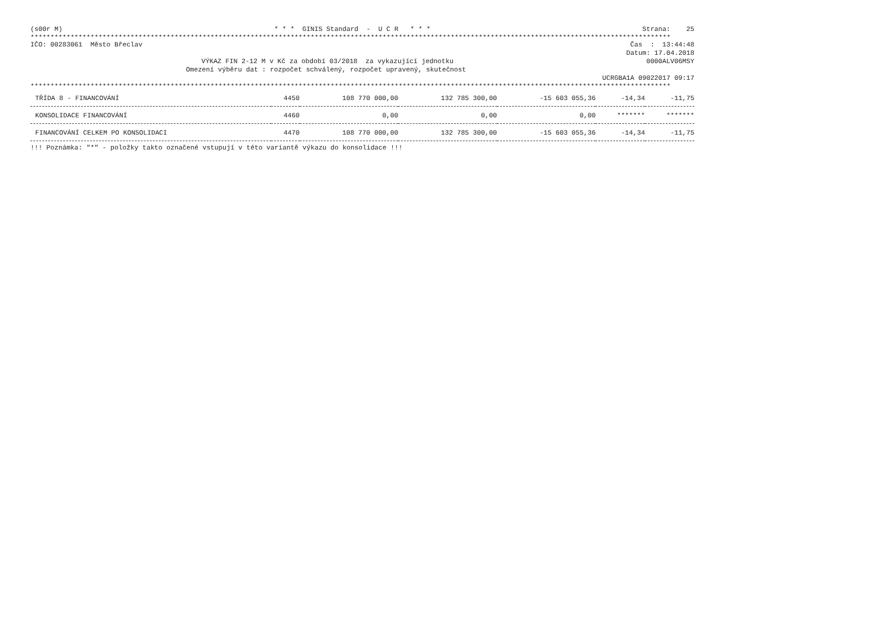(s00r M) * * * GINIS Standard - U C R * * * Strana: 25
****************************************************************************************************************************************************************
IČO: 00283061 Město Břeclav Čas : 13:44:48
Datum: 17.04.2018
VÝKAZ FIN 2-12 M v Kč za období 03/2018 za vykazující jednotku 0000ALV06MSY
Omezení výběru dat : rozpočet schválený, rozpočet upravený, skutečnost
UCRGBA1A 09022017 09:17
****************************************************************************************************************************************************************
| TŘÍDA 8 - FINANCOVÁNÍ | 4450 | 108 770 000,00 | 132 785 300,00 | -15 603 055,36 | -14,34 | -11,75 |
| KONSOLIDACE FINANCOVÁNÍ | 4460 | 0,00 | 0,00 | 0,00 | ******* | ******* |
| FINANCOVÁNÍ CELKEM PO KONSOLIDACI | 4470 | 108 770 000,00 | 132 785 300,00 | -15 603 055,36 | -14,34 | -11,75 |
!!! Poznámka: "*" - položky takto označené vstupují v této variantě výkazu do konsolidace !!!